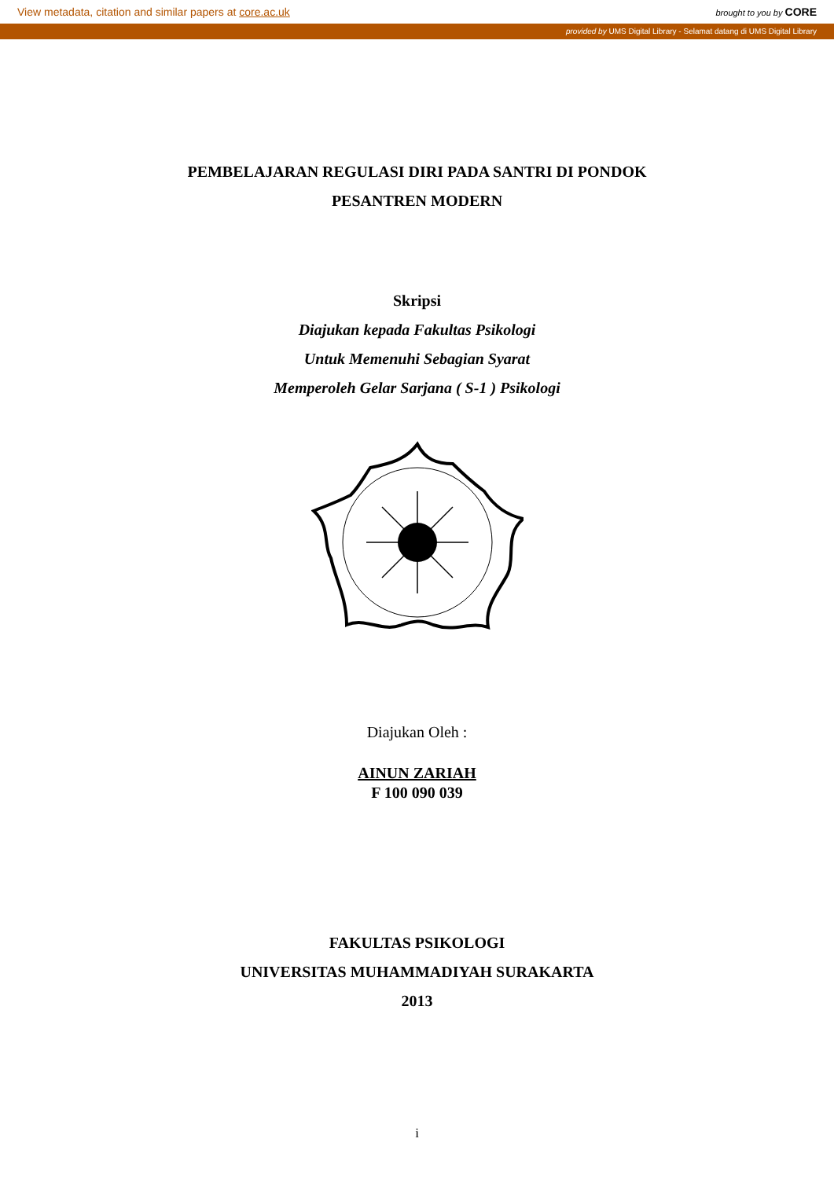View metadata, citation and similar papers at core.ac.uk brought to you by CORE
provided by UMS Digital Library - Selamat datang di UMS Digital Library
PEMBELAJARAN REGULASI DIRI PADA SANTRI DI PONDOK
PESANTREN MODERN
Skripsi
Diajukan kepada Fakultas Psikologi
Untuk Memenuhi Sebagian Syarat
Memperoleh Gelar Sarjana ( S-1 ) Psikologi
Diajukan Oleh :
AINUN ZARIAH
F 100 090 039
FAKULTAS PSIKOLOGI
UNIVERSITAS MUHAMMADIYAH SURAKARTA
2013
i